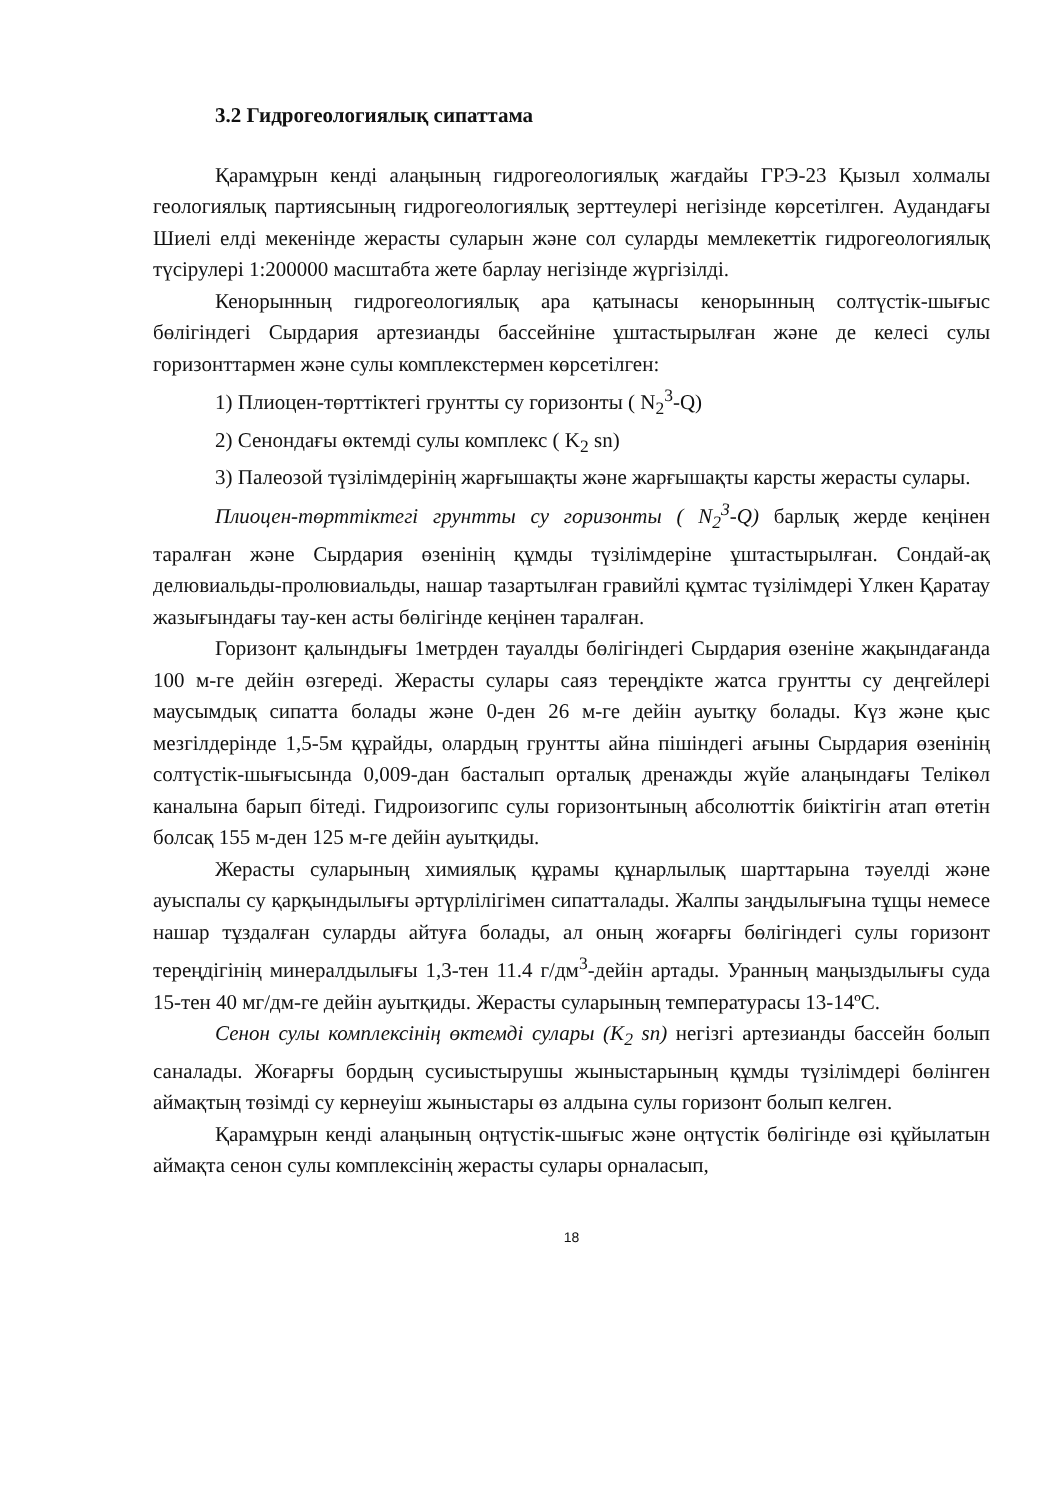3.2 Гидрогеологиялық сипаттама
Қарамұрын кенді алаңының гидрогеологиялық жағдайы ГРЭ-23 Қызыл холмалы геологиялық партиясының гидрогеологиялық зерттеулері негізінде көрсетілген. Аудандағы Шиелі елді мекенінде жерасты суларын және сол суларды мемлекеттік гидрогеологиялық түсірулері 1:200000 масштабта жете барлау негізінде жүргізілді.
Кенорынның гидрогеологиялық ара қатынасы кенорынның солтүстік-шығыс бөлігіндегі Сырдария артезианды бассейніне ұштастырылған және де келесі сулы горизонттармен және сулы комплекстермен көрсетілген:
1) Плиоцен-төрттіктегі грунтты су горизонты ( N<sub>2</sub><sup>3</sup>-Q)
2) Сенондағы өктемді сулы комплекс ( K<sub>2</sub> sn)
3) Палеозой түзілімдерінің жарғышақты және жарғышақты карсты жерасты сулары.
Плиоцен-төрттіктегі грунтты су горизонты ( N<sub>2</sub><sup>3</sup>-Q) барлық жерде кеңінен таралған және Сырдария өзенінің құмды түзілімдеріне ұштастырылған. Сондай-ақ делювиальды-пролювиальды, нашар тазартылған гравийлі құмтас түзілімдері Үлкен Қаратау жазығындағы тау-кен асты бөлігінде кеңінен таралған.
Горизонт қалындығы 1метрден тауалды бөлігіндегі Сырдария өзеніне жақындағанда 100 м-ге дейін өзгереді. Жерасты сулары саяз тереңдікте жатса грунтты су деңгейлері маусымдық сипатта болады және 0-ден 26 м-ге дейін ауытқу болады. Күз және қыс мезгілдерінде 1,5-5м құрайды, олардың грунтты айна пішіндегі ағыны Сырдария өзенінің солтүстік-шығысында 0,009-дан басталып орталық дренажды жүйе алаңындағы Телікөл каналына барып бітеді. Гидроизогипс сулы горизонтының абсолюттік биіктігін атап өтетін болсақ 155 м-ден 125 м-ге дейін ауытқиды.
Жерасты суларының химиялық құрамы құнарлылық шарттарына тәуелді және ауыспалы су қарқындылығы әртүрлілігімен сипатталады. Жалпы заңдылығына тұщы немесе нашар тұздалған суларды айтуға болады, ал оның жоғарғы бөлігіндегі сулы горизонт тереңдігінің минералдылығы 1,3-тен 11.4 г/дм<sup>3</sup>-дейін артады. Уранның маңыздылығы суда 15-тен 40 мг/дм-ге дейін ауытқиды. Жерасты суларының температурасы 13-14ºС.
Сенон сулы комплексінің өктемді сулары (K<sub>2</sub> sn) негізгі артезианды бассейн болып саналады. Жоғарғы бордың сусиыстырушы жыныстарының құмды түзілімдері бөлінген аймақтың төзімді су кернеуіш жыныстары өз алдына сулы горизонт болып келген.
Қарамұрын кенді алаңының оңтүстік-шығыс және оңтүстік бөлігінде өзі құйылатын аймақта сенон сулы комплексінің жерасты сулары орналасып,
18